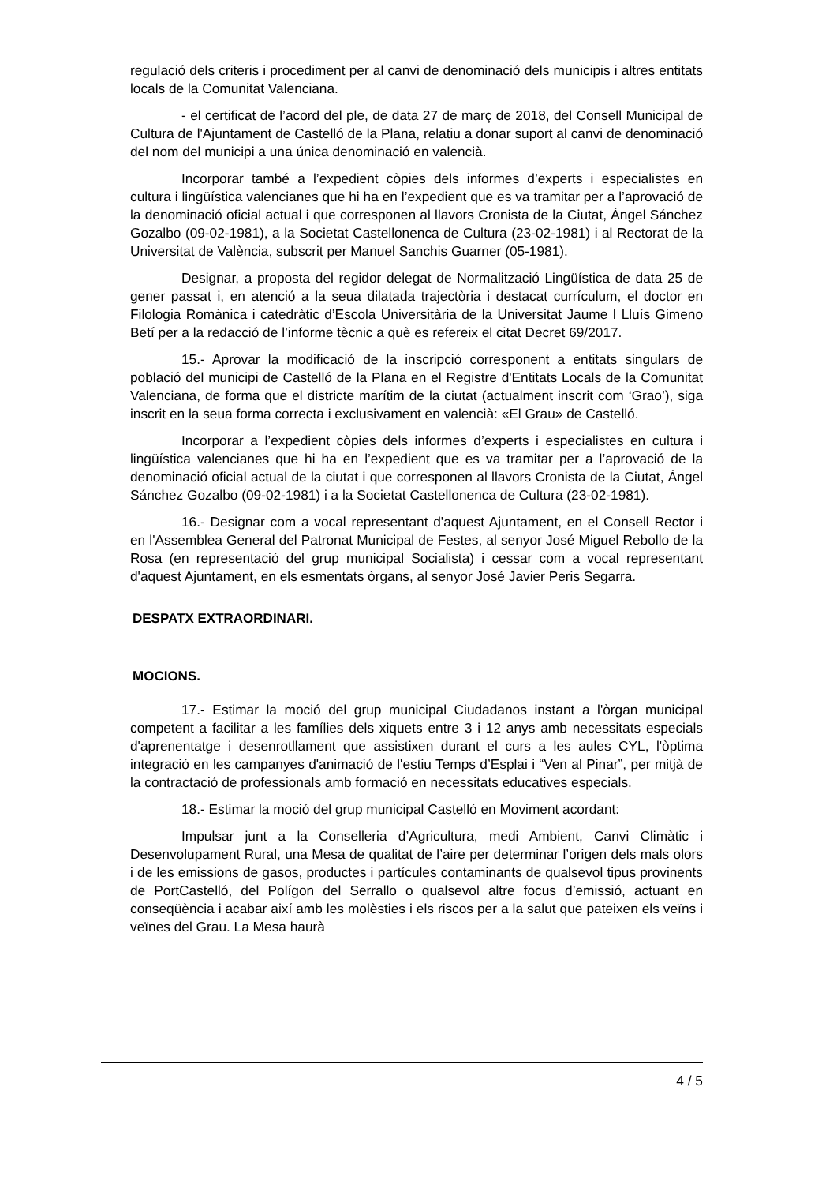regulació dels criteris i procediment per al canvi de denominació dels municipis i altres entitats locals de la Comunitat Valenciana.
- el certificat de l’acord del ple, de data 27 de març de 2018, del Consell Municipal de Cultura de l'Ajuntament de Castelló de la Plana, relatiu a donar suport al canvi de denominació del nom del municipi a una única denominació en valencià.
Incorporar també a l’expedient còpies dels informes d’experts i especialistes en cultura i lingüística valencianes que hi ha en l’expedient que es va tramitar per a l’aprovació de la denominació oficial actual i que corresponen al llavors Cronista de la Ciutat, Àngel Sánchez Gozalbo (09-02-1981), a la Societat Castellonenca de Cultura (23-02-1981) i al Rectorat de la Universitat de València, subscrit per Manuel Sanchis Guarner (05-1981).
Designar, a proposta del regidor delegat de Normalització Lingüística de data 25 de gener passat i, en atenció a la seua dilatada trajectòria i destacat currículum, el doctor en Filologia Romànica i catedràtic d’Escola Universitària de la Universitat Jaume I Lluís Gimeno Betí per a la redacció de l’informe tècnic a què es refereix el citat Decret 69/2017.
15.- Aprovar la modificació de la inscripció corresponent a entitats singulars de població del municipi de Castelló de la Plana en el Registre d'Entitats Locals de la Comunitat Valenciana, de forma que el districte marítim de la ciutat (actualment inscrit com ‘Grao’), siga inscrit en la seua forma correcta i exclusivament en valencià: «El Grau» de Castelló.
Incorporar a l’expedient còpies dels informes d’experts i especialistes en cultura i lingüística valencianes que hi ha en l’expedient que es va tramitar per a l’aprovació de la denominació oficial actual de la ciutat i que corresponen al llavors Cronista de la Ciutat, Àngel Sánchez Gozalbo (09-02-1981) i a la Societat Castellonenca de Cultura (23-02-1981).
16.- Designar com a vocal representant d'aquest Ajuntament, en el Consell Rector i en l'Assemblea General del Patronat Municipal de Festes, al senyor José Miguel Rebollo de la Rosa (en representació del grup municipal Socialista) i cessar com a vocal representant d'aquest Ajuntament, en els esmentats òrgans, al senyor José Javier Peris Segarra.
DESPATX EXTRAORDINARI.
MOCIONS.
17.- Estimar la moció del grup municipal Ciudadanos instant a l'òrgan municipal competent a facilitar a les famílies dels xiquets entre 3 i 12 anys amb necessitats especials d'aprenentatge i desenrotllament que assistixen durant el curs a les aules CYL, l'òptima integració en les campanyes d'animació de l'estiu Temps d’Esplai i “Ven al Pinar”, per mitjà de la contractació de professionals amb formació en necessitats educatives especials.
18.- Estimar la moció del grup municipal Castelló en Moviment acordant:
Impulsar junt a la Conselleria d’Agricultura, medi Ambient, Canvi Climàtic i Desenvolupament Rural, una Mesa de qualitat de l’aire per determinar l’origen dels mals olors i de les emissions de gasos, productes i partícules contaminants de qualsevol tipus provinents de PortCastelló, del Polígon del Serrallo o qualsevol altre focus d’emissió, actuant en conseqüència i acabar així amb les molèsties i els riscos per a la salut que pateixen els veïns i veïnes del Grau. La Mesa haurà
4 / 5